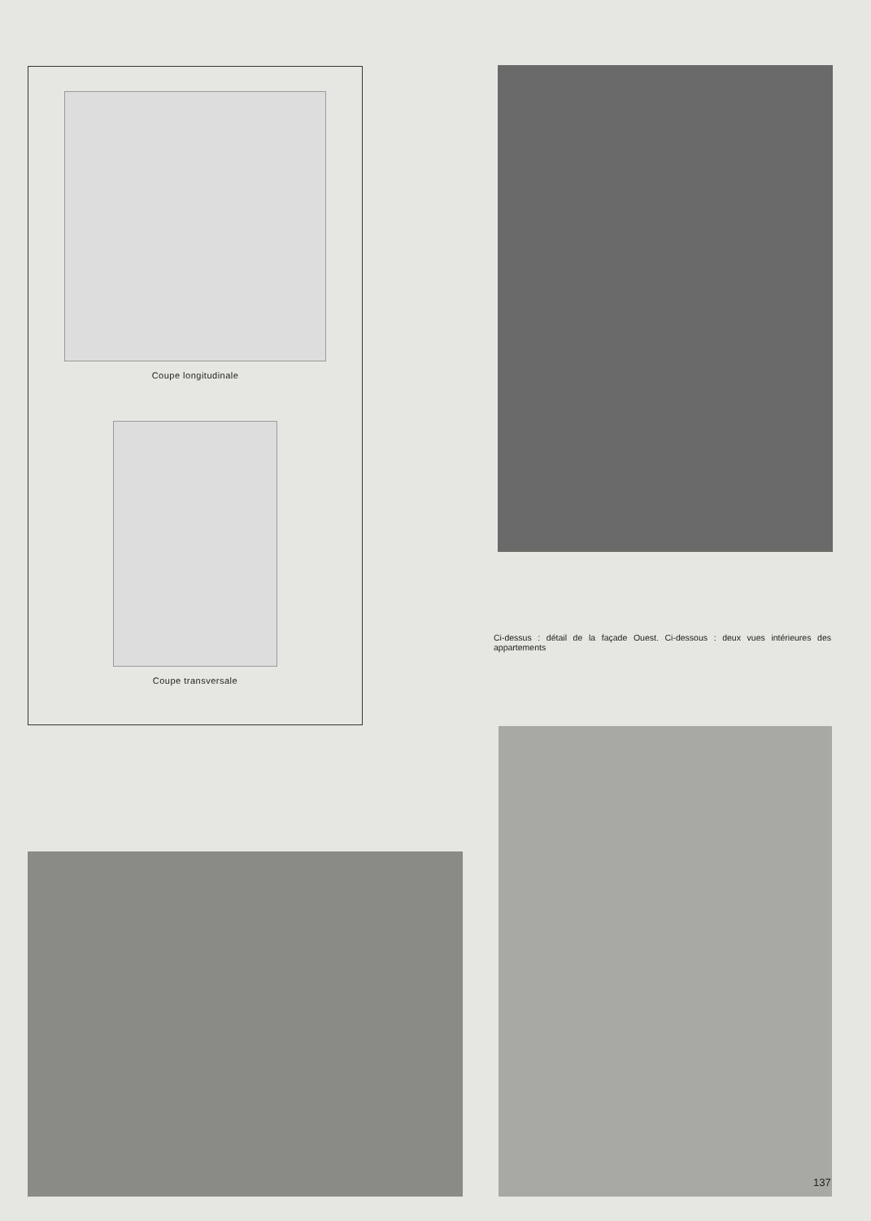Coupe longitudinale
Coupe transversale
Ci-dessus : détail de la façade Ouest. Ci-dessous : deux vues intérieures des appartements
137